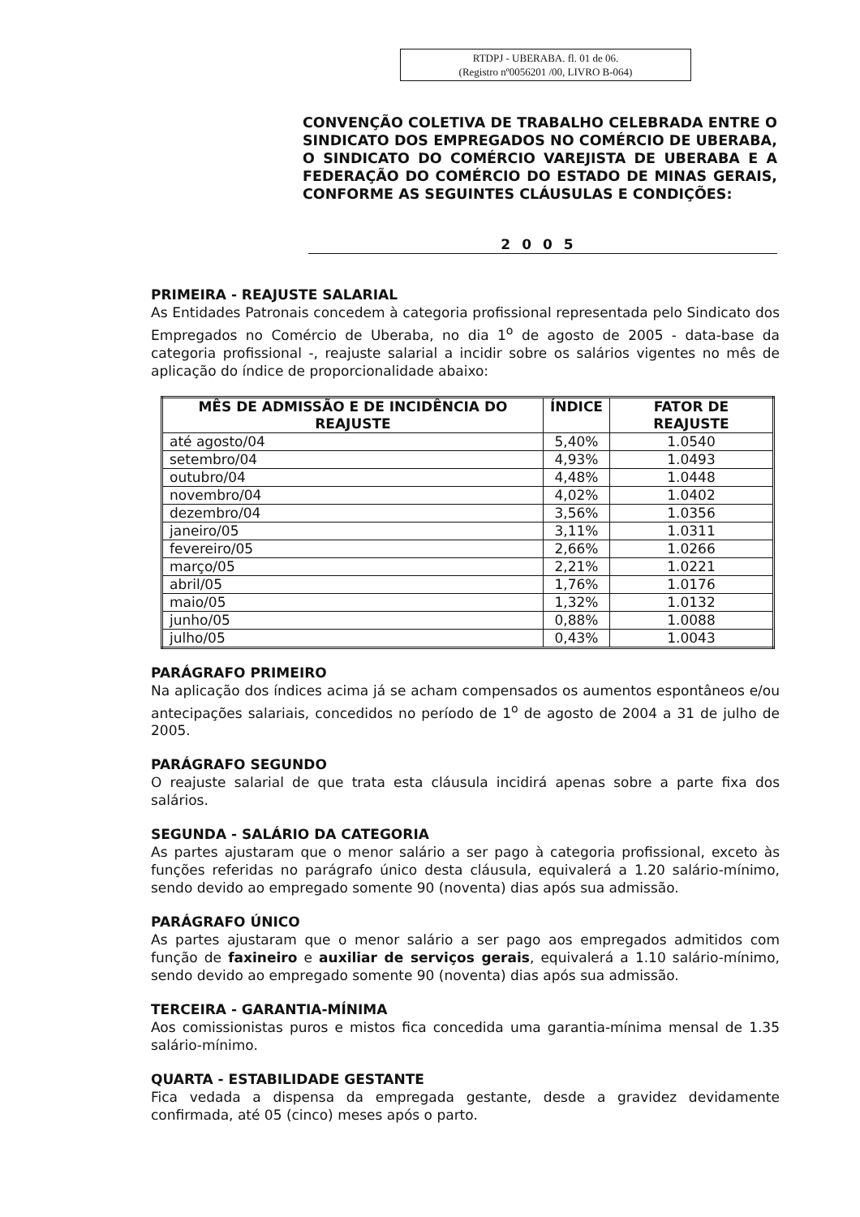RTDPJ - UBERABA. fl. 01 de 06.
(Registro nº0056201 /00, LIVRO B-064)
CONVENÇÃO COLETIVA DE TRABALHO CELEBRADA ENTRE O SINDICATO DOS EMPREGADOS NO COMÉRCIO DE UBERABA, O SINDICATO DO COMÉRCIO VAREJISTA DE UBERABA E A FEDERAÇÃO DO COMÉRCIO DO ESTADO DE MINAS GERAIS, CONFORME AS SEGUINTES CLÁUSULAS E CONDIÇÕES:
2005
PRIMEIRA - REAJUSTE SALARIAL
As Entidades Patronais concedem à categoria profissional representada pelo Sindicato dos Empregados no Comércio de Uberaba, no dia 1<sup>o</sup> de agosto de 2005 - data-base da categoria profissional -, reajuste salarial a incidir sobre os salários vigentes no mês de aplicação do índice de proporcionalidade abaixo:
| MÊS DE ADMISSÃO E DE INCIDÊNCIA DO REAJUSTE | ÍNDICE | FATOR DE REAJUSTE |
| --- | --- | --- |
| até agosto/04 | 5,40% | 1.0540 |
| setembro/04 | 4,93% | 1.0493 |
| outubro/04 | 4,48% | 1.0448 |
| novembro/04 | 4,02% | 1.0402 |
| dezembro/04 | 3,56% | 1.0356 |
| janeiro/05 | 3,11% | 1.0311 |
| fevereiro/05 | 2,66% | 1.0266 |
| março/05 | 2,21% | 1.0221 |
| abril/05 | 1,76% | 1.0176 |
| maio/05 | 1,32% | 1.0132 |
| junho/05 | 0,88% | 1.0088 |
| julho/05 | 0,43% | 1.0043 |
PARÁGRAFO PRIMEIRO
Na aplicação dos índices acima já se acham compensados os aumentos espontâneos e/ou antecipações salariais, concedidos no período de 1<sup>o</sup> de agosto de 2004 a 31 de julho de 2005.
PARÁGRAFO SEGUNDO
O reajuste salarial de que trata esta cláusula incidirá apenas sobre a parte fixa dos salários.
SEGUNDA - SALÁRIO DA CATEGORIA
As partes ajustaram que o menor salário a ser pago à categoria profissional, exceto às funções referidas no parágrafo único desta cláusula, equivalerá a 1.20 salário-mínimo, sendo devido ao empregado somente 90 (noventa) dias após sua admissão.
PARÁGRAFO ÚNICO
As partes ajustaram que o menor salário a ser pago aos empregados admitidos com função de faxineiro e auxiliar de serviços gerais, equivalerá a 1.10 salário-mínimo, sendo devido ao empregado somente 90 (noventa) dias após sua admissão.
TERCEIRA - GARANTIA-MÍNIMA
Aos comissionistas puros e mistos fica concedida uma garantia-mínima mensal de 1.35 salário-mínimo.
QUARTA - ESTABILIDADE GESTANTE
Fica vedada a dispensa da empregada gestante, desde a gravidez devidamente confirmada, até 05 (cinco) meses após o parto.